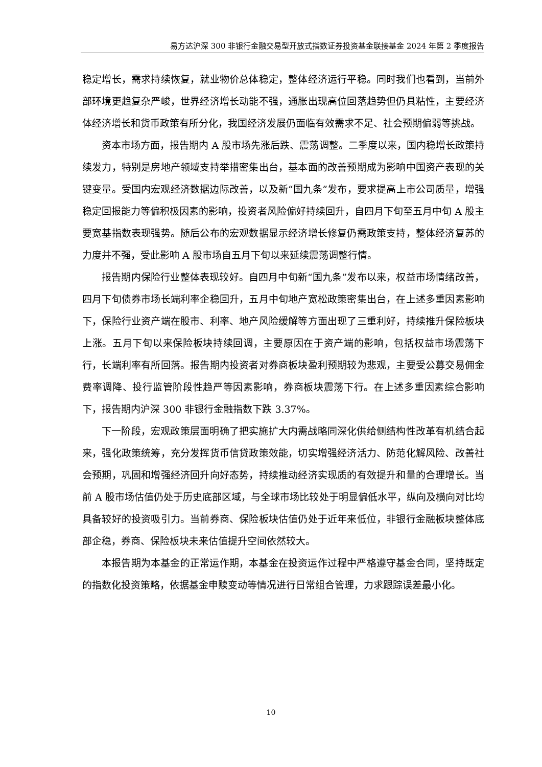易方达沪深 300 非银行金融交易型开放式指数证券投资基金联接基金 2024 年第 2 季度报告
稳定增长，需求持续恢复，就业物价总体稳定，整体经济运行平稳。同时我们也看到，当前外部环境更趋复杂严峻，世界经济增长动能不强，通胀出现高位回落趋势但仍具粘性，主要经济体经济增长和货币政策有所分化，我国经济发展仍面临有效需求不足、社会预期偏弱等挑战。
资本市场方面，报告期内 A 股市场先涨后跌、震荡调整。二季度以来，国内稳增长政策持续发力，特别是房地产领域支持举措密集出台，基本面的改善预期成为影响中国资产表现的关键变量。受国内宏观经济数据边际改善，以及新“国九条”发布，要求提高上市公司质量，增强稳定回报能力等偏积极因素的影响，投资者风险偏好持续回升，自四月下旬至五月中旬 A 股主要宽基指数表现强势。随后公布的宏观数据显示经济增长修复仍需政策支持，整体经济复苏的力度并不强，受此影响 A 股市场自五月下旬以来延续震荡调整行情。
报告期内保险行业整体表现较好。自四月中旬新“国九条”发布以来，权益市场情绪改善，四月下旬债券市场长端利率企稳回升，五月中旬地产宽松政策密集出台，在上述多重因素影响下，保险行业资产端在股市、利率、地产风险缓解等方面出现了三重利好，持续推升保险板块上涨。五月下旬以来保险板块持续回调，主要原因在于资产端的影响，包括权益市场震荡下行，长端利率有所回落。报告期内投资者对券商板块盈利预期较为悲观，主要受公募交易佣金费率调降、投行监管阶段性趋严等因素影响，券商板块震荡下行。在上述多重因素综合影响下，报告期内沪深 300 非银行金融指数下跌 3.37%。
下一阶段，宏观政策层面明确了把实施扩大内需战略同深化供给侧结构性改革有机结合起来，强化政策统筹，充分发挥货币信贷政策效能，切实增强经济活力、防范化解风险、改善社会预期，巩固和增强经济回升向好态势，持续推动经济实现质的有效提升和量的合理增长。当前 A 股市场估值仍处于历史底部区域，与全球市场比较处于明显偏低水平，纵向及横向对比均具备较好的投资吸引力。当前券商、保险板块估值仍处于近年来低位，非银行金融板块整体底部企稳，券商、保险板块未来估值提升空间依然较大。
本报告期为本基金的正常运作期，本基金在投资运作过程中严格遵守基金合同，坚持既定的指数化投资策略，依据基金申赎变动等情况进行日常组合管理，力求跟踪误差最小化。
10